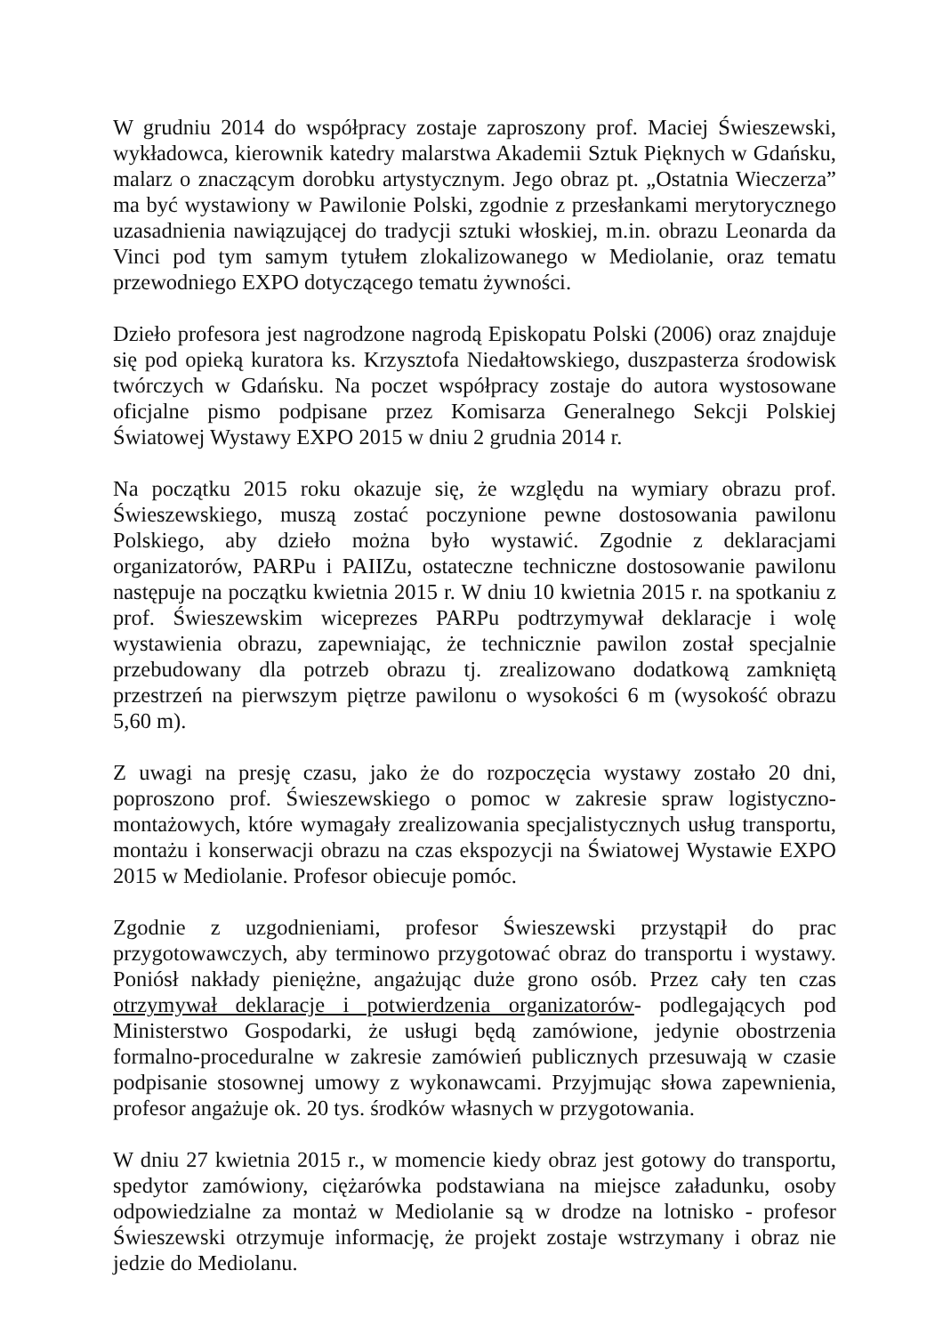W grudniu 2014 do współpracy zostaje zaproszony prof. Maciej Świeszewski, wykładowca, kierownik katedry malarstwa Akademii Sztuk Pięknych w Gdańsku, malarz o znaczącym dorobku artystycznym. Jego obraz pt. „Ostatnia Wieczerza” ma być wystawiony w Pawilonie Polski, zgodnie z przesłankami merytorycznego uzasadnienia nawiązującej do tradycji sztuki włoskiej, m.in. obrazu Leonarda da Vinci pod tym samym tytułem zlokalizowanego w Mediolanie, oraz tematu przewodniego EXPO dotyczącego tematu żywności.
Dzieło profesora jest nagrodzone nagrodą Episkopatu Polski (2006) oraz znajduje się pod opieką kuratora ks. Krzysztofa Niedałtowskiego, duszpasterza środowisk twórczych w Gdańsku. Na poczet współpracy zostaje do autora wystosowane oficjalne pismo podpisane przez Komisarza Generalnego Sekcji Polskiej Światowej Wystawy EXPO 2015 w dniu 2 grudnia 2014 r.
Na początku 2015 roku okazuje się, że względu na wymiary obrazu prof. Świeszewskiego, muszą zostać poczynione pewne dostosowania pawilonu Polskiego, aby dzieło można było wystawić. Zgodnie z deklaracjami organizatorów, PARPu i PAIIZu, ostateczne techniczne dostosowanie pawilonu następuje na początku kwietnia 2015 r. W dniu 10 kwietnia 2015 r. na spotkaniu z prof. Świeszewskim wiceprezes PARPu podtrzymywał deklaracje i wolę wystawienia obrazu, zapewniając, że technicznie pawilon został specjalnie przebudowany dla potrzeb obrazu tj. zrealizowano dodatkową zamkniętą przestrzeń na pierwszym piętrze pawilonu o wysokości 6 m (wysokość obrazu 5,60 m).
Z uwagi na presję czasu, jako że do rozpoczęcia wystawy zostało 20 dni, poproszono prof. Świeszewskiego o pomoc w zakresie spraw logistyczno-montażowych, które wymagały zrealizowania specjalistycznych usług transportu, montażu i konserwacji obrazu na czas ekspozycji na Światowej Wystawie EXPO 2015 w Mediolanie. Profesor obiecuje pomóc.
Zgodnie z uzgodnieniami, profesor Świeszewski przystąpił do prac przygotowawczych, aby terminowo przygotować obraz do transportu i wystawy. Poniósł nakłady pieniężne, angażując duże grono osób. Przez cały ten czas otrzymywał deklaracje i potwierdzenia organizatorów- podlegających pod Ministerstwo Gospodarki, że usługi będą zamówione, jedynie obostrzenia formalno-proceduralne w zakresie zamówień publicznych przesuwają w czasie podpisanie stosownej umowy z wykonawcami. Przyjmując słowa zapewnienia, profesor angażuje ok. 20 tys. środków własnych w przygotowania.
W dniu 27 kwietnia 2015 r., w momencie kiedy obraz jest gotowy do transportu, spedytor zamówiony, ciężarówka podstawiana na miejsce załadunku, osoby odpowiedzialne za montaż w Mediolanie są w drodze na lotnisko - profesor Świeszewski otrzymuje informację, że projekt zostaje wstrzymany i obraz nie jedzie do Mediolanu.